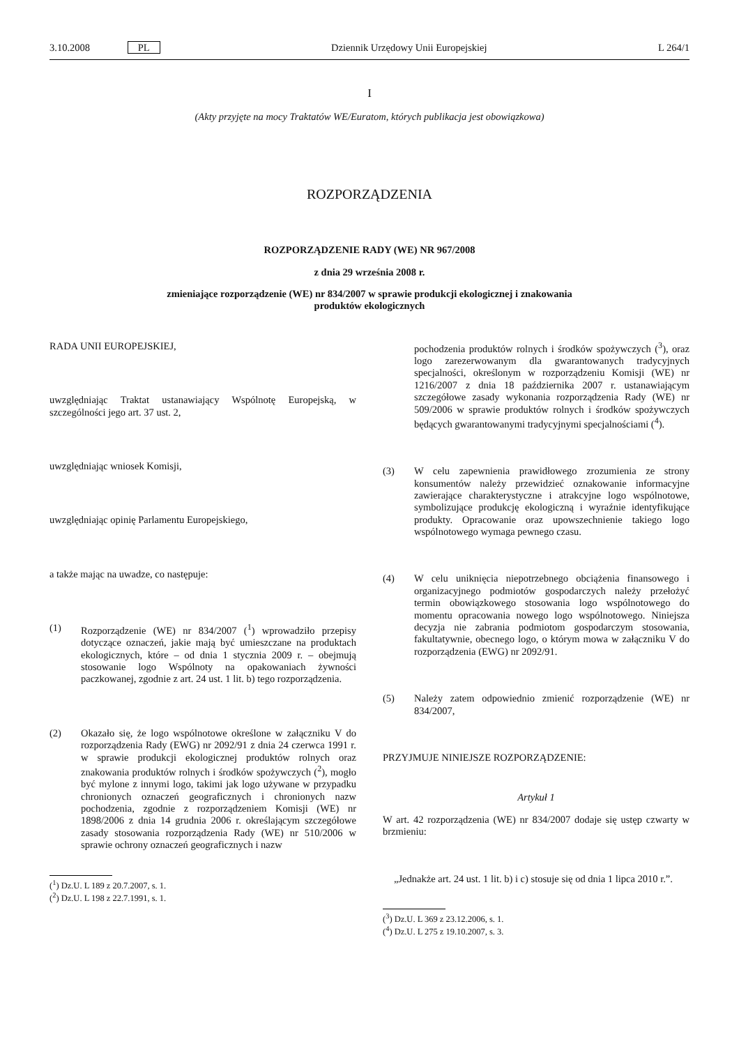3.10.2008 PL Dziennik Urzędowy Unii Europejskiej L 264/1
I
(Akty przyjęte na mocy Traktatów WE/Euratom, których publikacja jest obowiązkowa)
ROZPORZĄDZENIA
ROZPORZĄDZENIE RADY (WE) NR 967/2008
z dnia 29 września 2008 r.
zmieniające rozporządzenie (WE) nr 834/2007 w sprawie produkcji ekologicznej i znakowania
produktów ekologicznych
RADA UNII EUROPEJSKIEJ,
uwzględniając Traktat ustanawiający Wspólnotę Europejską, w szczególności jego art. 37 ust. 2,
uwzględniając wniosek Komisji,
uwzględniając opinię Parlamentu Europejskiego,
a także mając na uwadze, co następuje:
(1) Rozporządzenie (WE) nr 834/2007 (<sup>1</sup>) wprowadziło przepisy dotyczące oznaczeń, jakie mają być umieszczane na produktach ekologicznych, które – od dnia 1 stycznia 2009 r. – obejmują stosowanie logo Wspólnoty na opakowaniach żywności paczkowanej, zgodnie z art. 24 ust. 1 lit. b) tego rozporządzenia.
(2) Okazało się, że logo wspólnotowe określone w załączniku V do rozporządzenia Rady (EWG) nr 2092/91 z dnia 24 czerwca 1991 r. w sprawie produkcji ekologicznej produktów rolnych oraz znakowania produktów rolnych i środków spożywczych (<sup>2</sup>), mogło być mylone z innymi logo, takimi jak logo używane w przypadku chronionych oznaczeń geograficznych i chronionych nazw pochodzenia, zgodnie z rozporządzeniem Komisji (WE) nr 1898/2006 z dnia 14 grudnia 2006 r. określającym szczegółowe zasady stosowania rozporządzenia Rady (WE) nr 510/2006 w sprawie ochrony oznaczeń geograficznych i nazw
(<sup>1</sup>) Dz.U. L 189 z 20.7.2007, s. 1.
(<sup>2</sup>) Dz.U. L 198 z 22.7.1991, s. 1.
pochodzenia produktów rolnych i środków spożywczych (<sup>3</sup>), oraz logo zarezerwowanym dla gwarantowanych tradycyjnych specjalności, określonym w rozporządzeniu Komisji (WE) nr 1216/2007 z dnia 18 października 2007 r. ustanawiającym szczegółowe zasady wykonania rozporządzenia Rady (WE) nr 509/2006 w sprawie produktów rolnych i środków spożywczych będących gwarantowanymi tradycyjnymi specjalnościami (<sup>4</sup>).
(3) W celu zapewnienia prawidłowego zrozumienia ze strony konsumentów należy przewidzieć oznakowanie informacyjne zawierające charakterystyczne i atrakcyjne logo wspólnotowe, symbolizujące produkcję ekologiczną i wyraźnie identyfikujące produkty. Opracowanie oraz upowszechnienie takiego logo wspólnotowego wymaga pewnego czasu.
(4) W celu uniknięcia niepotrzebnego obciążenia finansowego i organizacyjnego podmiotów gospodarczych należy przełożyć termin obowiązkowego stosowania logo wspólnotowego do momentu opracowania nowego logo wspólnotowego. Niniejsza decyzja nie zabrania podmiotom gospodarczym stosowania, fakultatywnie, obecnego logo, o którym mowa w załączniku V do rozporządzenia (EWG) nr 2092/91.
(5) Należy zatem odpowiednio zmienić rozporządzenie (WE) nr 834/2007,
PRZYJMUJE NINIEJSZE ROZPORZĄDZENIE:
Artykuł 1
W art. 42 rozporządzenia (WE) nr 834/2007 dodaje się ustęp czwarty w brzmieniu:
„Jednakże art. 24 ust. 1 lit. b) i c) stosuje się od dnia 1 lipca 2010 r.”.
(<sup>3</sup>) Dz.U. L 369 z 23.12.2006, s. 1.
(<sup>4</sup>) Dz.U. L 275 z 19.10.2007, s. 3.